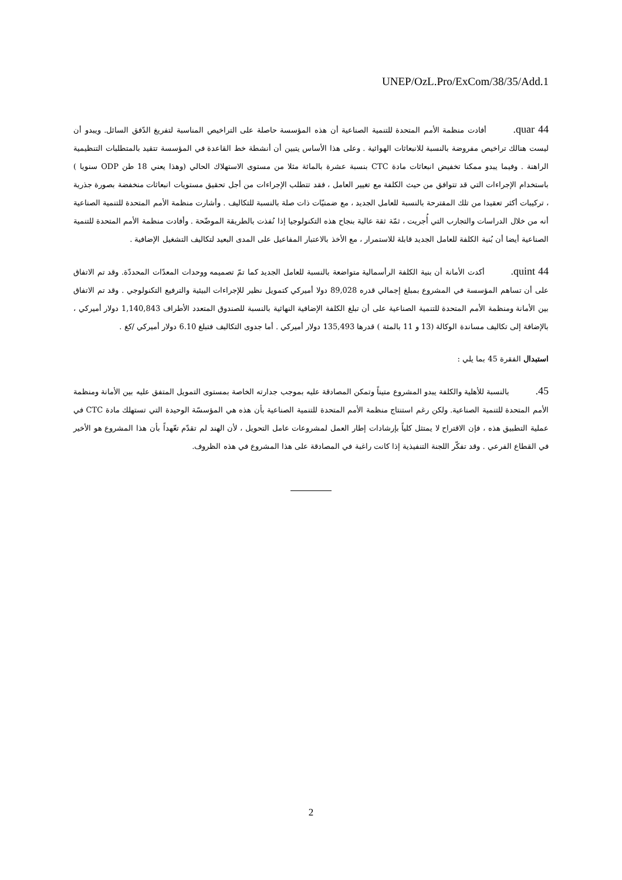UNEP/OzL.Pro/ExCom/38/35/Add.1
44 quar. أفادت منظمة الأمم المتحدة للتنمية الصناعية أن هذه المؤسسة حاصلة على التراخيص المناسبة لتفريغ الدّفق السائل. ويبدو أن ليست هنالك تراخيص مفروضة بالنسبة للانبعاثات الهوائية . وعلى هذا الأساس يتبين أن أنشطة خط القاعدة في المؤسسة تتقيد بالمتطلبات التنظيمية الراهنة . وفيما يبدو ممكنا تخفيض انبعاثات مادة CTC بنسبة عشرة بالمائة مثلا من مستوى الاستهلاك الحالي (وهذا يعني 18 طن ODP سنويا ) باستخدام الإجراءات التي قد تتوافق من حيث الكلفة مع تغيير العامل ، فقد تتطلب الإجراءات من أجل تحقيق مستويات انبعاثات منخفضة بصورة جذرية ، تركيبات أكثر تعقيدا من تلك المقترحة بالنسبة للعامل الجديد ، مع ضمنيّات ذات صلة بالنسبة للتكاليف . وأشارت منظمة الأمم المتحدة للتنمية الصناعية أنه من خلال الدراسات والتجارب التي أُجريت ، ثمّة ثقة عالية بنجاح هذه التكنولوجيا إذا نُفذت بالطريقة الموضّحة . وأفادت منظمة الأمم المتحدة للتنمية الصناعية أيضا أن بُنية الكلفة للعامل الجديد قابلة للاستمرار ، مع الأخذ بالاعتبار المفاعيل على المدى البعيد لتكاليف التشغيل الإضافية .
44 quint. أكدت الأمانة أن بنية الكلفة الرأسمالية متواضعة بالنسبة للعامل الجديد كما تمّ تصميمه ووحدات المعدّات المحددّة. وقد تم الاتفاق على أن تساهم المؤسسة في المشروع بمبلغ إجمالي قدره 89,028 دولا أميركي كتمويل نظير للإجراءات البيئية والترفيع التكنولوجي . وقد تم الاتفاق بين الأمانة ومنظمة الأمم المتحدة للتنمية الصناعية على أن تبلغ الكلفة الإضافية النهائية بالنسبة للصندوق المتعدد الأطراف 1,140,843 دولار أميركي ، بالإضافة إلى تكاليف مساندة الوكالة (13 و 11 بالمئة ) قدرها 135,493 دولار أميركي . أما جدوى التكاليف فتبلغ 6.10 دولار أميركي /كغ .
استبدال الفقرة 45 بما يلي :
45. بالنسبة للأهلية والكلفة يبدو المشروع متيناً وتمكن المصادقة عليه بموجب جدارته الخاصة بمستوى التمويل المتفق عليه بين الأمانة ومنظمة الأمم المتحدة للتنمية الصناعية. ولكن رغم استنتاج منظمة الأمم المتحدة للتنمية الصناعية بأن هذه هي المؤسسّة الوحيدة التي تستهلك مادة CTC في عملية التطبيق هذه ، فإن الاقتراح لا يمتثل كلياً بإرشادات إطار العمل لمشروعات عامل التحويل ، لأن الهند لم تقدّم تعّهداً بأن هذا المشروع هو الأخير في القطاع الفرعي . وقد تفكّر اللجنة التنفيذية إذا كانت راغبة في المصادقة على هذا المشروع في هذه الظروف.
2